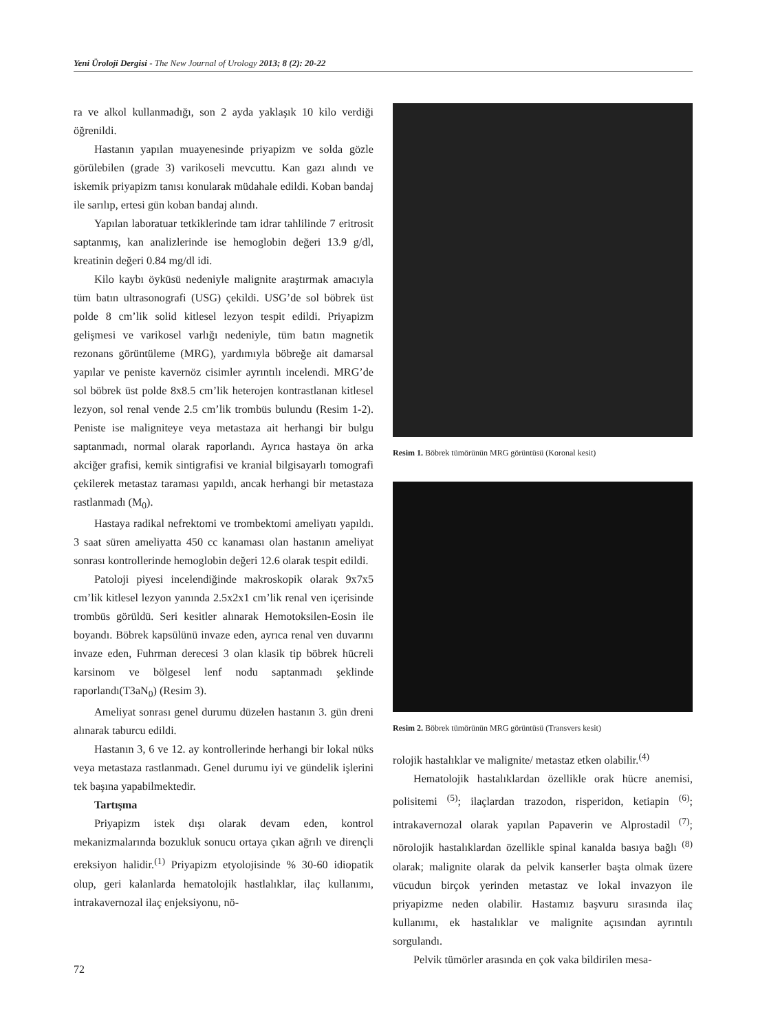Yeni Üroloji Dergisi - The New Journal of Urology 2013; 8 (2): 20-22
ra ve alkol kullanmadığı, son 2 ayda yaklaşık 10 kilo verdiği öğrenildi.
Hastanın yapılan muayenesinde priyapizm ve solda gözle görülebilen (grade 3) varikoseli mevcuttu. Kan gazı alındı ve iskemik priyapizm tanısı konularak müdahale edildi. Koban bandaj ile sarılıp, ertesi gün koban bandaj alındı.
Yapılan laboratuar tetkiklerinde tam idrar tahlilinde 7 eritrosit saptanmış, kan analizlerinde ise hemoglobin değeri 13.9 g/dl, kreatinin değeri 0.84 mg/dl idi.
Kilo kaybı öyküsü nedeniyle malignite araştırmak amacıyla tüm batın ultrasonografi (USG) çekildi. USG’de sol böbrek üst polde 8 cm’lik solid kitlesel lezyon tespit edildi. Priyapizm gelişmesi ve varikosel varlığı nedeniyle, tüm batın magnetik rezonans görüntüleme (MRG), yardımıyla böbreğe ait damarsal yapılar ve peniste kavernöz cisimler ayrıntılı incelendi. MRG’de sol böbrek üst polde 8x8.5 cm’lik heterojen kontrastlanan kitlesel lezyon, sol renal vende 2.5 cm’lik trombüs bulundu (Resim 1-2). Peniste ise maligniteye veya metastaza ait herhangi bir bulgu saptanmadı, normal olarak raporlandı. Ayrıca hastaya ön arka akciğer grafisi, kemik sintigrafisi ve kranial bilgisayarlı tomografi çekilerek metastaz taraması yapıldı, ancak herhangi bir metastaza rastlanmadı (M<sub>0</sub>).
Hastaya radikal nefrektomi ve trombektomi ameliyatı yapıldı. 3 saat süren ameliyatta 450 cc kanaması olan hastanın ameliyat sonrası kontrollerinde hemoglobin değeri 12.6 olarak tespit edildi.
Patoloji piyesi incelendiğinde makroskopik olarak 9x7x5 cm’lik kitlesel lezyon yanında 2.5x2x1 cm’lik renal ven içerisinde trombüs görüldü. Seri kesitler alınarak Hemotoksilen-Eosin ile boyandı. Böbrek kapsülünü invaze eden, ayrıca renal ven duvarını invaze eden, Fuhrman derecesi 3 olan klasik tip böbrek hücreli karsinom ve bölgesel lenf nodu saptanmadı şeklinde raporlandı(T3aN<sub>0</sub>) (Resim 3).
Ameliyat sonrası genel durumu düzelen hastanın 3. gün dreni alınarak taburcu edildi.
Hastanın 3, 6 ve 12. ay kontrollerinde herhangi bir lokal nüks veya metastaza rastlanmadı. Genel durumu iyi ve gündelik işlerini tek başına yapabilmektedir.
Tartışma
Priyapizm istek dışı olarak devam eden, kontrol mekanizmalarında bozukluk sonucu ortaya çıkan ağrılı ve dirençli ereksiyon halidir.<sup>(1)</sup> Priyapizm etyolojisinde % 30-60 idiopatik olup, geri kalanlarda hematolojik hastlalıklar, ilaç kullanımı, intrakavernozal ilaç enjeksiyonu, nö-
Resim 1. Böbrek tümörünün MRG görüntüsü (Koronal kesit)
Resim 2. Böbrek tümörünün MRG görüntüsü (Transvers kesit)
rolojik hastalıklar ve malignite/ metastaz etken olabilir.<sup>(4)</sup>
Hematolojik hastalıklardan özellikle orak hücre anemisi, polisitemi <sup>(5)</sup>; ilaçlardan trazodon, risperidon, ketiapin <sup>(6)</sup>; intrakavernozal olarak yapılan Papaverin ve Alprostadil <sup>(7)</sup>; nörolojik hastalıklardan özellikle spinal kanalda basıya bağlı <sup>(8)</sup> olarak; malignite olarak da pelvik kanserler başta olmak üzere vücudun birçok yerinden metastaz ve lokal invazyon ile priyapizme neden olabilir. Hastamız başvuru sırasında ilaç kullanımı, ek hastalıklar ve malignite açısından ayrıntılı sorgulandı.
Pelvik tümörler arasında en çok vaka bildirilen mesa-
72